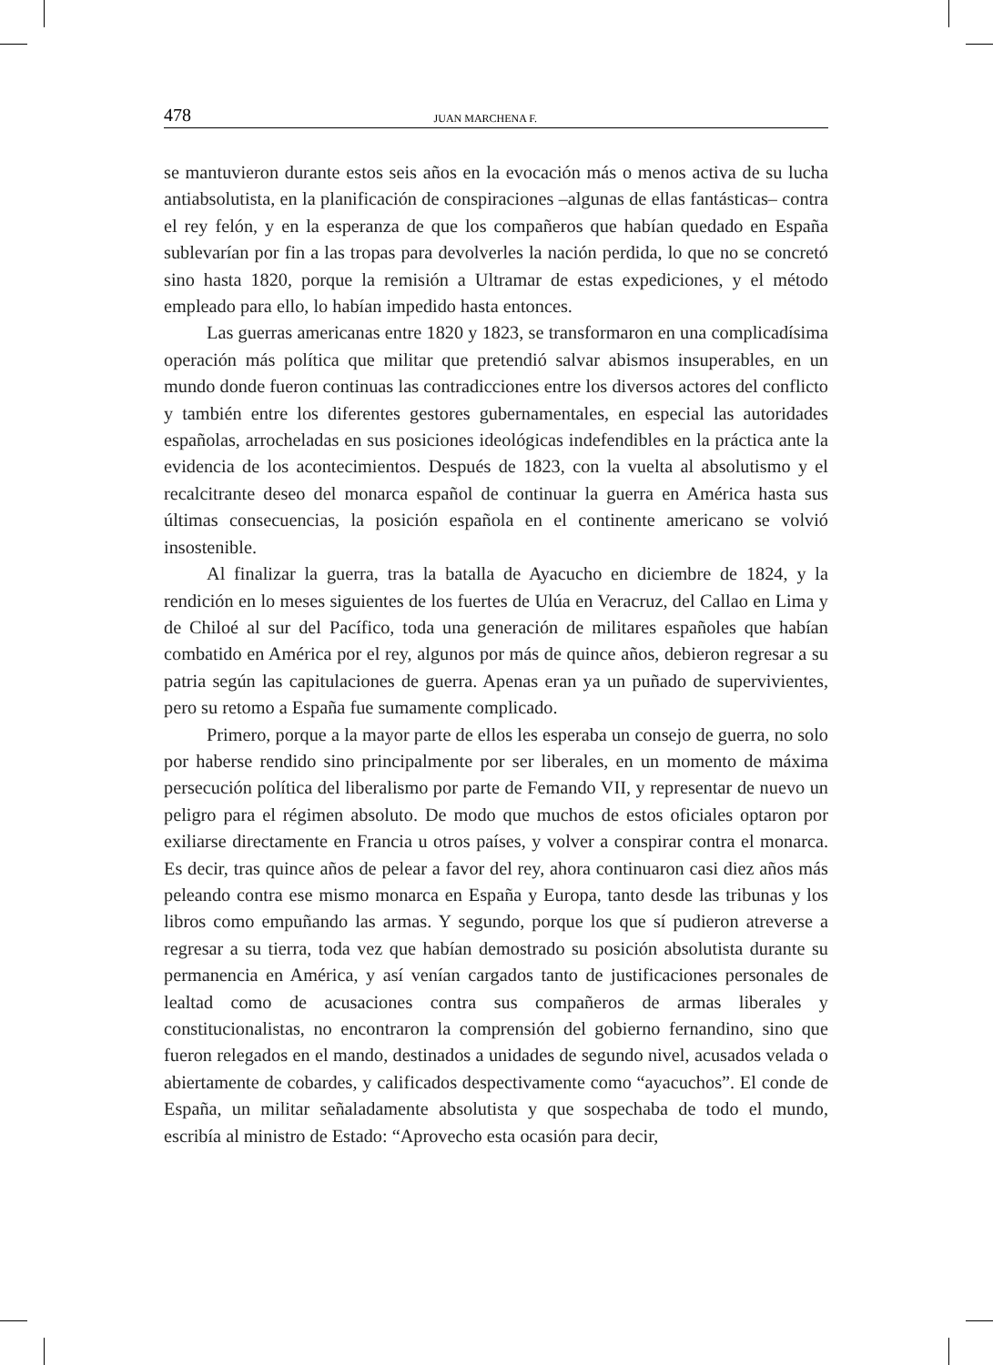478 JUAN MARCHENA F.
se mantuvieron durante estos seis años en la evocación más o menos activa de su lucha antiabsolutista, en la planificación de conspiraciones –algunas de ellas fantásticas– contra el rey felón, y en la esperanza de que los compañeros que habían quedado en España sublevarían por fin a las tropas para devolverles la nación perdida, lo que no se concretó sino hasta 1820, porque la remisión a Ultramar de estas expediciones, y el método empleado para ello, lo habían impedido hasta entonces.
Las guerras americanas entre 1820 y 1823, se transformaron en una complicadísima operación más política que militar que pretendió salvar abismos insuperables, en un mundo donde fueron continuas las contradicciones entre los diversos actores del conflicto y también entre los diferentes gestores gubernamentales, en especial las autoridades españolas, arrocheladas en sus posiciones ideológicas indefendibles en la práctica ante la evidencia de los acontecimientos. Después de 1823, con la vuelta al absolutismo y el recalcitrante deseo del monarca español de continuar la guerra en América hasta sus últimas consecuencias, la posición española en el continente americano se volvió insostenible.
Al finalizar la guerra, tras la batalla de Ayacucho en diciembre de 1824, y la rendición en lo meses siguientes de los fuertes de Ulúa en Veracruz, del Callao en Lima y de Chiloé al sur del Pacífico, toda una generación de militares españoles que habían combatido en América por el rey, algunos por más de quince años, debieron regresar a su patria según las capitulaciones de guerra. Apenas eran ya un puñado de supervivientes, pero su retomo a España fue sumamente complicado.
Primero, porque a la mayor parte de ellos les esperaba un consejo de guerra, no solo por haberse rendido sino principalmente por ser liberales, en un momento de máxima persecución política del liberalismo por parte de Femando VII, y representar de nuevo un peligro para el régimen absoluto. De modo que muchos de estos oficiales optaron por exiliarse directamente en Francia u otros países, y volver a conspirar contra el monarca. Es decir, tras quince años de pelear a favor del rey, ahora continuaron casi diez años más peleando contra ese mismo monarca en España y Europa, tanto desde las tribunas y los libros como empuñando las armas. Y segundo, porque los que sí pudieron atreverse a regresar a su tierra, toda vez que habían demostrado su posición absolutista durante su permanencia en América, y así venían cargados tanto de justificaciones personales de lealtad como de acusaciones contra sus compañeros de armas liberales y constitucionalistas, no encontraron la comprensión del gobierno fernandino, sino que fueron relegados en el mando, destinados a unidades de segundo nivel, acusados velada o abiertamente de cobardes, y calificados despectivamente como “ayacuchos”. El conde de España, un militar señaladamente absolutista y que sospechaba de todo el mundo, escribía al ministro de Estado: “Aprovecho esta ocasión para decir,